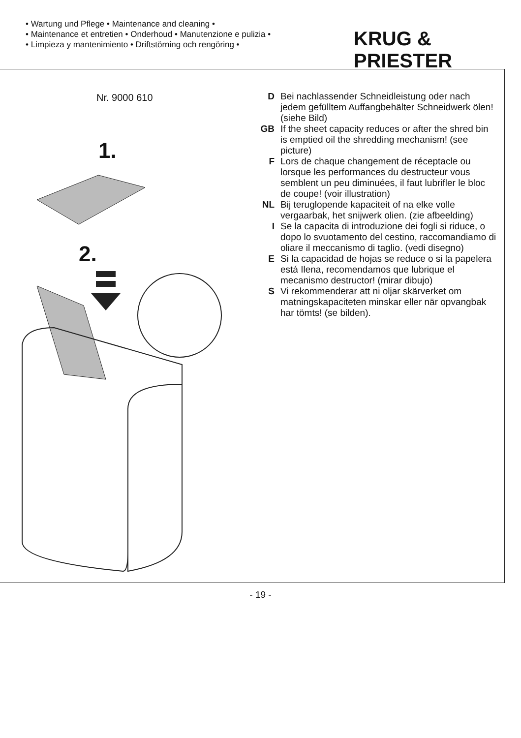• Wartung und Pflege • Maintenance and cleaning •
• Maintenance et entretien • Onderhoud • Manutenzione e pulizia •
• Limpieza y mantenimiento • Driftstörning och rengöring •
KRUG & PRIESTER
Nr. 9000 610
1.
2.
D Bei nachlassender Schneidleistung oder nach jedem gefülltem Auffangbehälter Schneidwerk ölen! (siehe Bild)
GB If the sheet capacity reduces or after the shred bin is emptied oil the shredding mechanism! (see picture)
F Lors de chaque changement de réceptacle ou lorsque les performances du destructeur vous semblent un peu diminuées, il faut lubrifler le bloc de coupe! (voir illustration)
NL Bij teruglopende kapaciteit of na elke volle vergaarbak, het snijwerk olien. (zie afbeelding)
I Se la capacita di introduzione dei fogli si riduce, o dopo lo svuotamento del cestino, raccomandiamo di oliare il meccanismo di taglio. (vedi disegno)
E Si la capacidad de hojas se reduce o si la papelera está Ilena, recomendamos que lubrique el mecanismo destructor! (mirar dibujo)
S Vi rekommenderar att ni oljar skärverket om matningskapaciteten minskar eller när opvangbak har tömts! (se bilden).
- 19 -